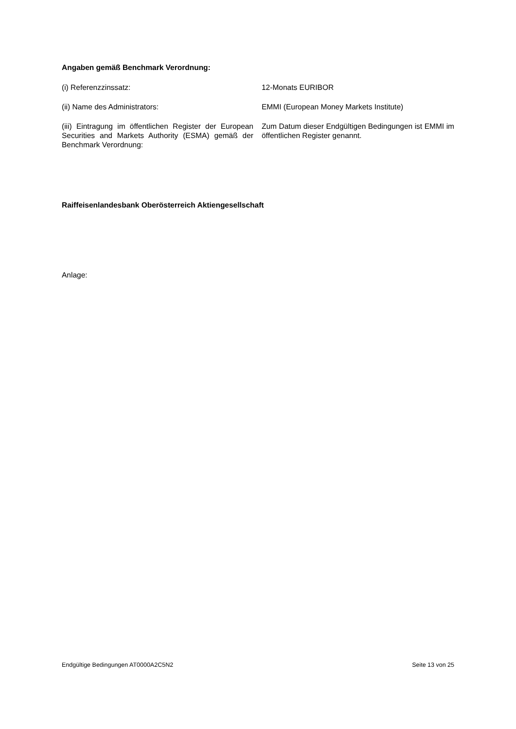Angaben gemäß Benchmark Verordnung:
(i) Referenzzinssatz: 12-Monats EURIBOR
(ii) Name des Administrators: EMMI (European Money Markets Institute)
(iii) Eintragung im öffentlichen Register der European Securities and Markets Authority (ESMA) gemäß der Benchmark Verordnung:
Zum Datum dieser Endgültigen Bedingungen ist EMMI im öffentlichen Register genannt.
Raiffeisenlandesbank Oberösterreich Aktiengesellschaft
Anlage:
Endgültige Bedingungen AT0000A2C5N2 Seite 13 von 25